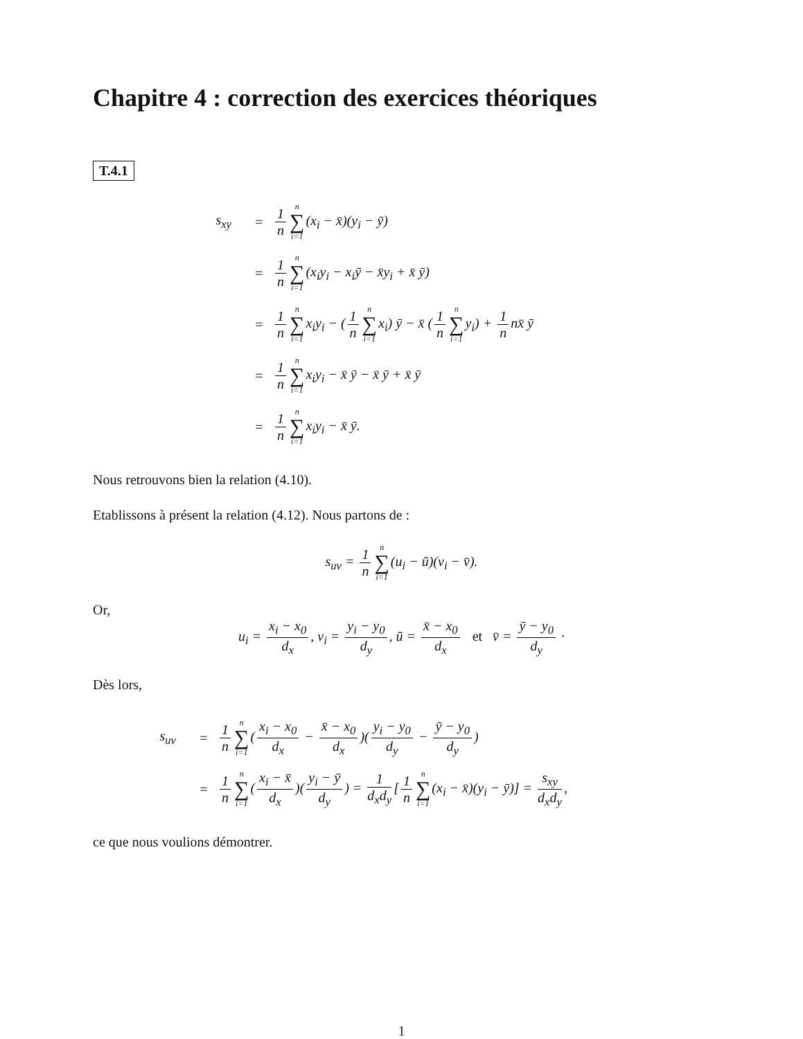Chapitre 4 : correction des exercices théoriques
T.4.1
s<sub>xy</sub> = 1 n n ∑ i=1(x<sub>i</sub> − x̄)(y<sub>i</sub> − ȳ)
= 1 n n ∑ i=1(x<sub>i</sub>y<sub>i</sub> − x<sub>i</sub>ȳ − x̄y<sub>i</sub> + x̄ ȳ)
= 1 n n ∑ i=1x<sub>i</sub>y<sub>i</sub> − (1 n n ∑ i=1x<sub>i</sub>) ȳ − x̄ (1 n n ∑ i=1y<sub>i</sub>) + 1 n nx̄ ȳ
= 1 n n ∑ i=1x<sub>i</sub>y<sub>i</sub> − x̄ ȳ − x̄ ȳ + x̄ ȳ
= 1 n n ∑ i=1x<sub>i</sub>y<sub>i</sub> − x̄ ȳ.
Nous retrouvons bien la relation (4.10).
Etablissons à présent la relation (4.12). Nous partons de :
s<sub>uv</sub> = 1 n n ∑ i=1(u<sub>i</sub> − ū)(v<sub>i</sub> − v̄).
Or,
u<sub>i</sub> = x<sub>i</sub> − x<sub>0</sub> d<sub>x</sub>, v<sub>i</sub> = y<sub>i</sub> − y<sub>0</sub> d<sub>y</sub>, ū = x̄ − x<sub>0</sub> d<sub>x</sub> et v̄ = ȳ − y<sub>0</sub> d<sub>y</sub> ·
Dès lors,
s<sub>uv</sub> = 1 n n ∑ i=1(x<sub>i</sub> − x<sub>0</sub> d<sub>x</sub> − x̄ − x<sub>0</sub> d<sub>x</sub>)(y<sub>i</sub> − y<sub>0</sub> d<sub>y</sub> − ȳ − y<sub>0</sub> d<sub>y</sub>)
= 1 n n ∑ i=1(x<sub>i</sub> − x̄ d<sub>x</sub>)(y<sub>i</sub> − ȳ d<sub>y</sub>) = 1 d<sub>x</sub>d<sub>y</sub> [1 n n ∑ i=1(x<sub>i</sub> − x̄)(y<sub>i</sub> − ȳ)] = s<sub>xy</sub> d<sub>x</sub>d<sub>y</sub>,
ce que nous voulions démontrer.
1